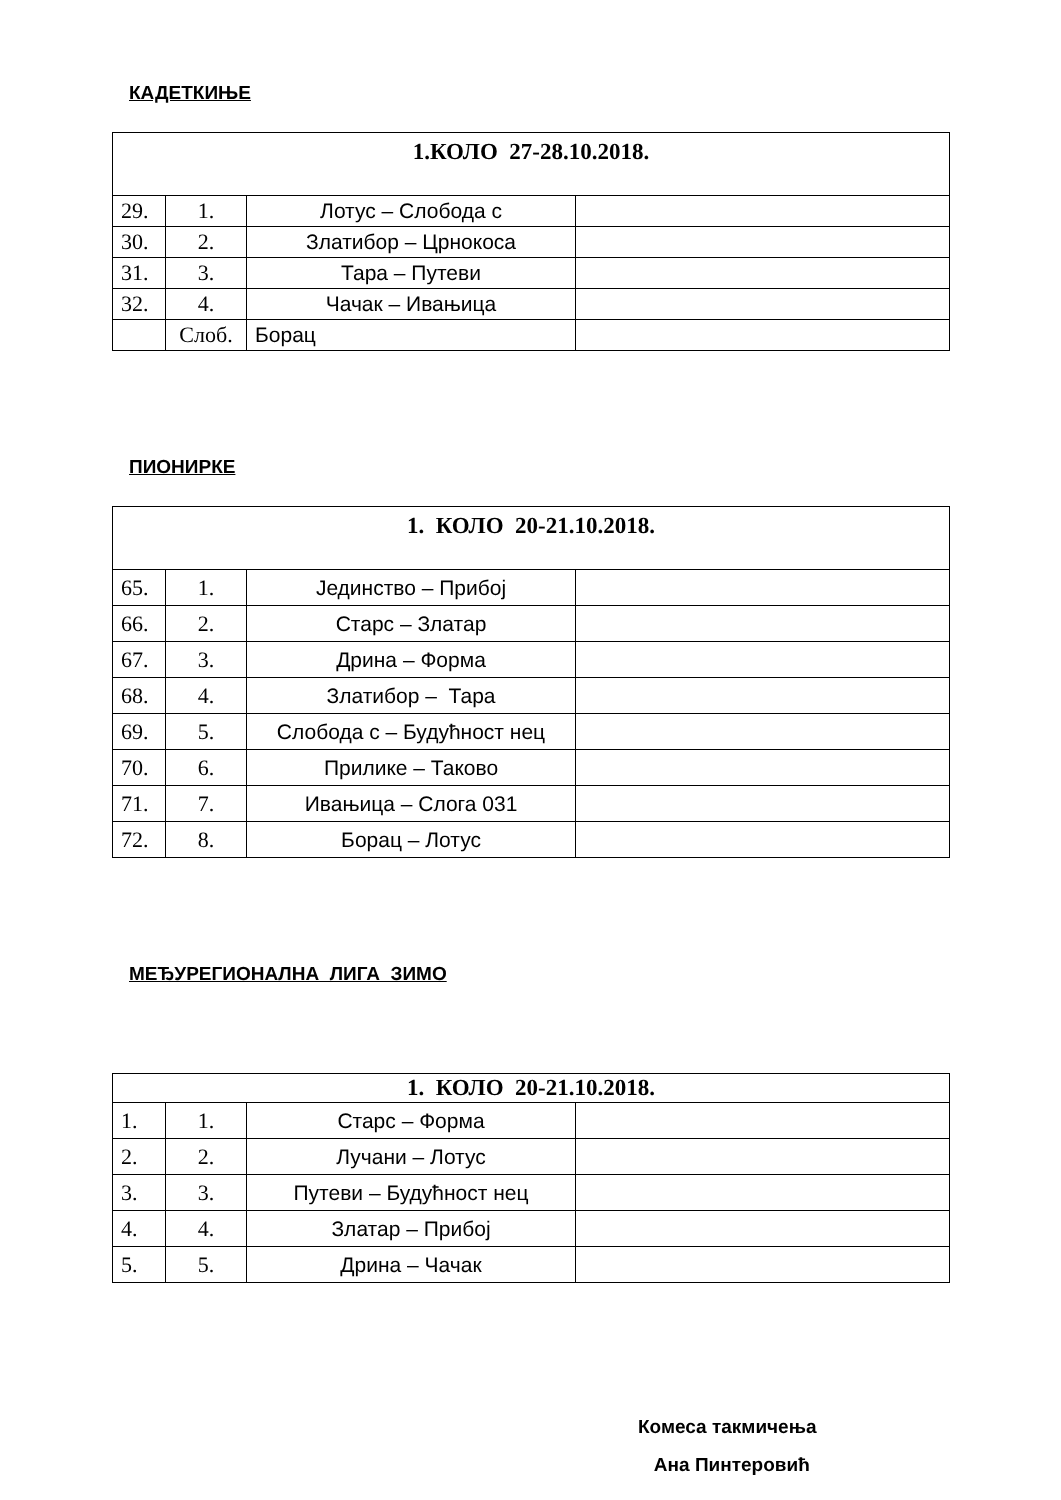КАДЕТКИЊЕ
| 1.КОЛО 27-28.10.2018. | | | |
| 29. | 1. | Лотус – Слобода с | |
| 30. | 2. | Златибор – Црнокоса | |
| 31. | 3. | Тара – Путеви | |
| 32. | 4. | Чачак – Ивањица | |
| | Слоб. | Борац | |
ПИОНИРКЕ
| 1. КОЛО 20-21.10.2018. | | | |
| 65. | 1. | Јединство – Прибој | |
| 66. | 2. | Старс – Златар | |
| 67. | 3. | Дрина – Форма | |
| 68. | 4. | Златибор – Тара | |
| 69. | 5. | Слобода с – Будућност нец | |
| 70. | 6. | Прилике – Таково | |
| 71. | 7. | Ивањица – Слога 031 | |
| 72. | 8. | Борац – Лотус | |
МЕЂУРЕГИОНАЛНА ЛИГА ЗИМО
| 1. КОЛО 20-21.10.2018. | | | |
| 1. | 1. | Старс – Форма | |
| 2. | 2. | Лучани – Лотус | |
| 3. | 3. | Путеви – Будућност нец | |
| 4. | 4. | Златар – Прибој | |
| 5. | 5. | Дрина – Чачак | |
Комеса такмичења
Ана Пинтеровић